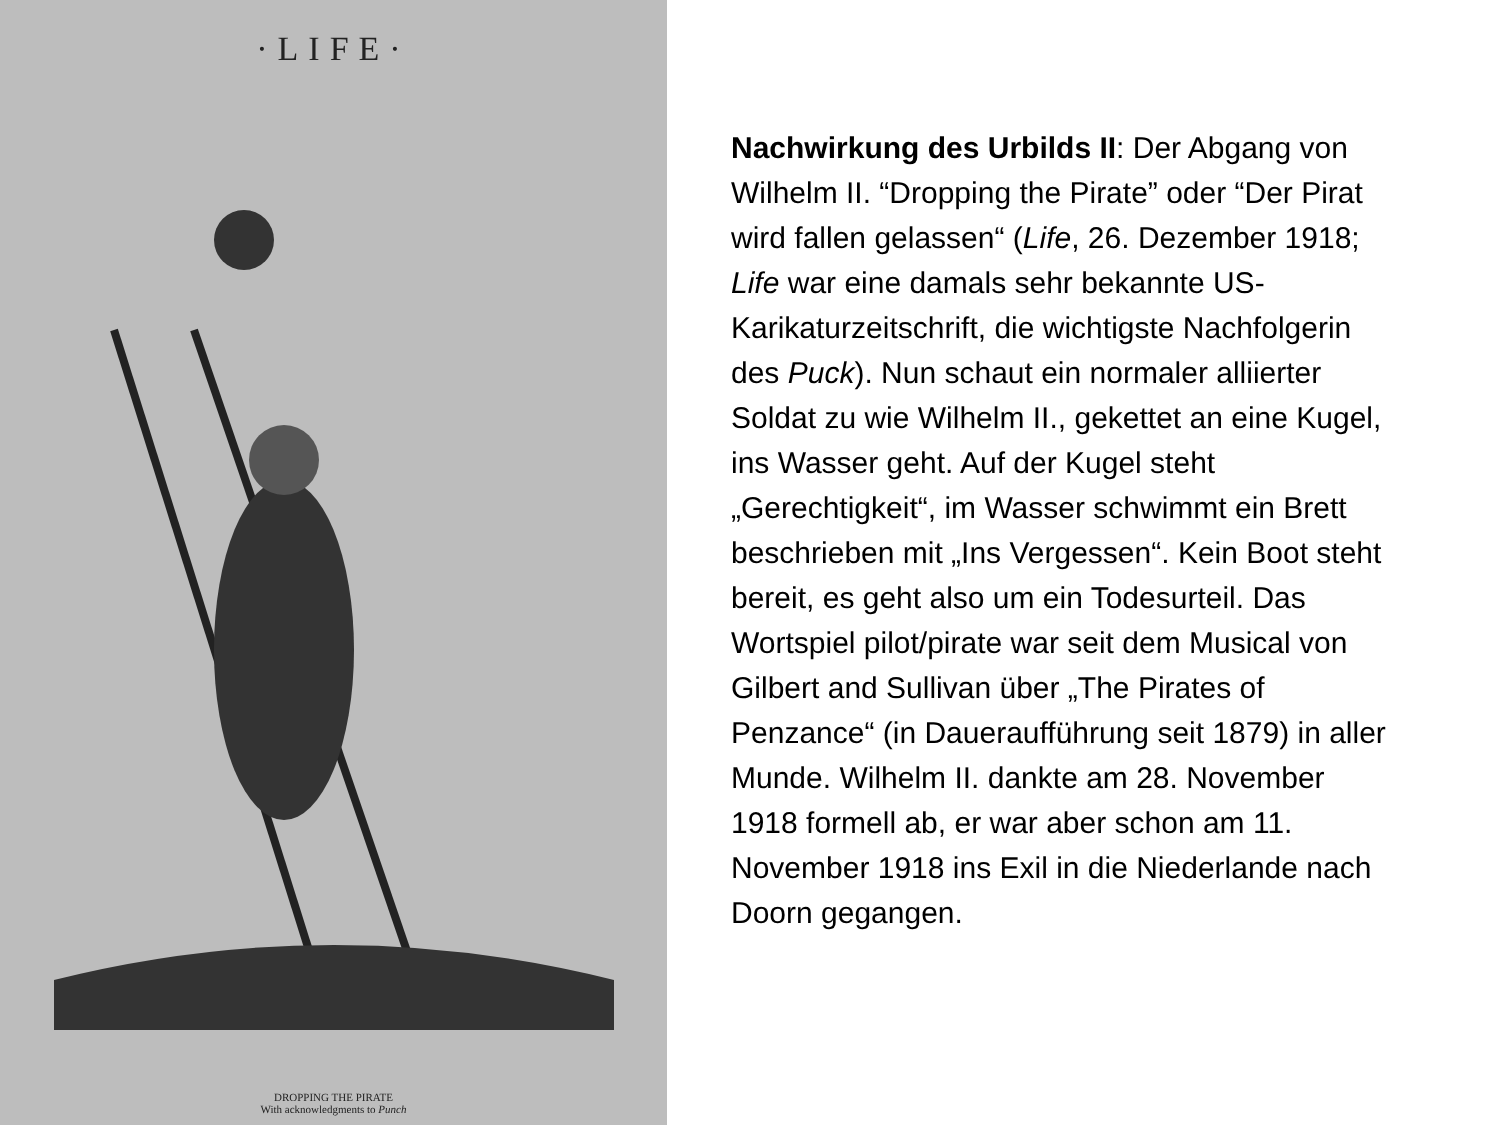·LIFE·
DROPPING THE PIRATE
With acknowledgments to Punch
Nachwirkung des Urbilds II: Der Abgang von Wilhelm II. “Dropping the Pirate” oder “Der Pirat wird fallen gelassen“ (Life, 26. Dezember 1918; Life war eine damals sehr bekannte US-Karikaturzeitschrift, die wichtigste Nachfolgerin des Puck). Nun schaut ein normaler alliierter Soldat zu wie Wilhelm II., gekettet an eine Kugel, ins Wasser geht. Auf der Kugel steht „Gerechtigkeit“, im Wasser schwimmt ein Brett beschrieben mit „Ins Vergessen“. Kein Boot steht bereit, es geht also um ein Todesurteil. Das Wortspiel pilot/pirate war seit dem Musical von Gilbert and Sullivan über „The Pirates of Penzance“ (in Daueraufführung seit 1879) in aller Munde. Wilhelm II. dankte am 28. November 1918 formell ab, er war aber schon am 11. November 1918 ins Exil in die Niederlande nach Doorn gegangen.